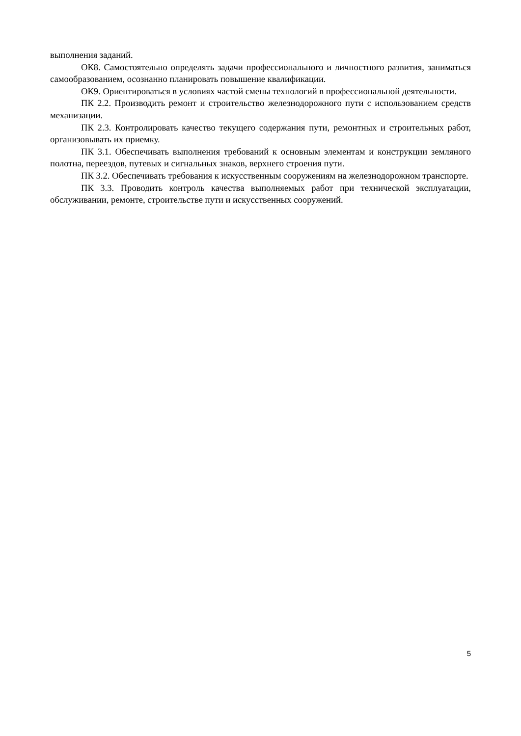выполнения заданий.
ОК8. Самостоятельно определять задачи профессионального и личностного развития, заниматься самообразованием, осознанно планировать повышение квалификации.
ОК9. Ориентироваться в условиях частой смены технологий в профессиональной деятельности.
ПК 2.2. Производить ремонт и строительство железнодорожного пути с использованием средств механизации.
ПК 2.3. Контролировать качество текущего содержания пути, ремонтных и строительных работ, организовывать их приемку.
ПК 3.1. Обеспечивать выполнения требований к основным элементам и конструкции земляного полотна, переездов, путевых и сигнальных знаков, верхнего строения пути.
ПК 3.2. Обеспечивать требования к искусственным сооружениям на железнодорожном транспорте.
ПК 3.3. Проводить контроль качества выполняемых работ при технической эксплуатации, обслуживании, ремонте, строительстве пути и искусственных сооружений.
5